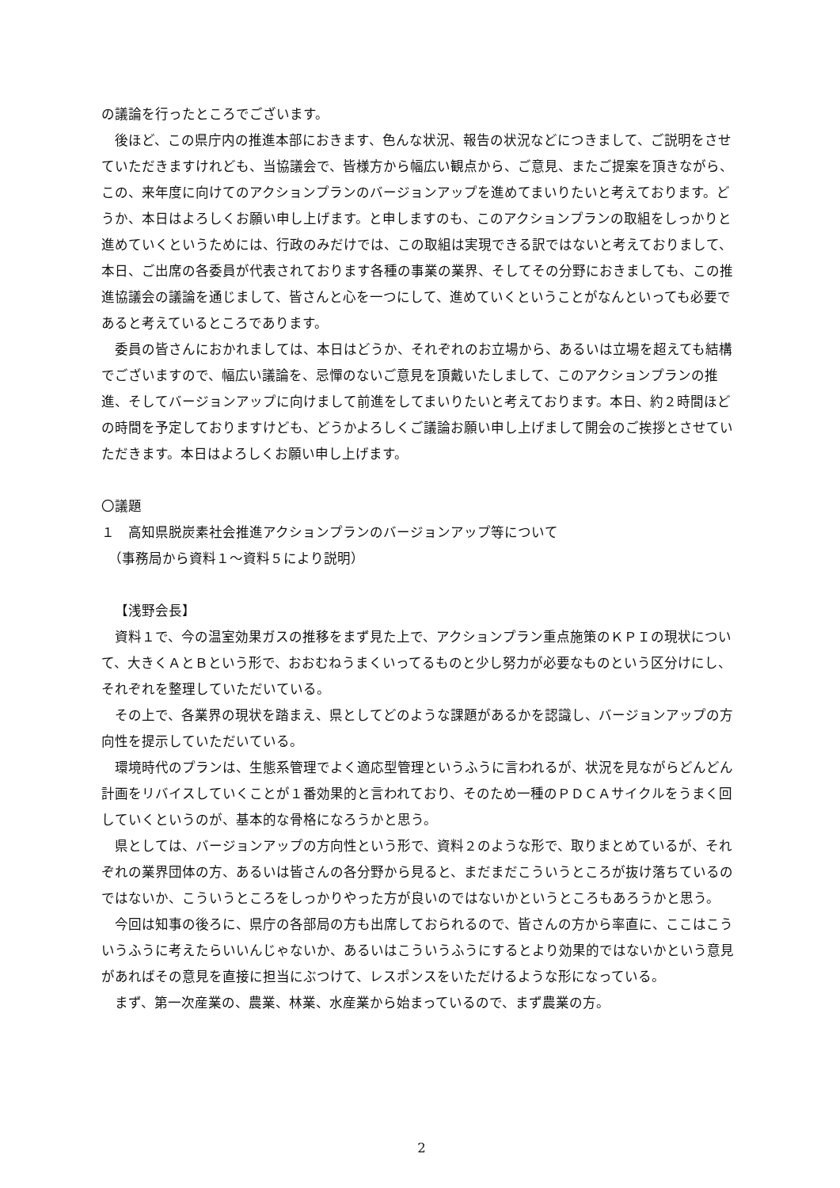の議論を行ったところでございます。
後ほど、この県庁内の推進本部におきます、色んな状況、報告の状況などにつきまして、ご説明をさせていただきますけれども、当協議会で、皆様方から幅広い観点から、ご意見、またご提案を頂きながら、この、来年度に向けてのアクションプランのバージョンアップを進めてまいりたいと考えております。どうか、本日はよろしくお願い申し上げます。と申しますのも、このアクションプランの取組をしっかりと進めていくというためには、行政のみだけでは、この取組は実現できる訳ではないと考えておりまして、本日、ご出席の各委員が代表されております各種の事業の業界、そしてその分野におきましても、この推進協議会の議論を通じまして、皆さんと心を一つにして、進めていくということがなんといっても必要であると考えているところであります。
委員の皆さんにおかれましては、本日はどうか、それぞれのお立場から、あるいは立場を超えても結構でございますので、幅広い議論を、忌憚のないご意見を頂戴いたしまして、このアクションプランの推進、そしてバージョンアップに向けまして前進をしてまいりたいと考えております。本日、約２時間ほどの時間を予定しておりますけども、どうかよろしくご議論お願い申し上げまして開会のご挨拶とさせていただきます。本日はよろしくお願い申し上げます。
〇議題
１　高知県脱炭素社会推進アクションプランのバージョンアップ等について
　（事務局から資料１～資料５により説明）
【浅野会長】
資料１で、今の温室効果ガスの推移をまず見た上で、アクションプラン重点施策のＫＰＩの現状について、大きくＡとＢという形で、おおむねうまくいってるものと少し努力が必要なものという区分けにし、それぞれを整理していただいている。
その上で、各業界の現状を踏まえ、県としてどのような課題があるかを認識し、バージョンアップの方向性を提示していただいている。
環境時代のプランは、生態系管理でよく適応型管理というふうに言われるが、状況を見ながらどんどん計画をリバイスしていくことが１番効果的と言われており、そのため一種のＰＤＣＡサイクルをうまく回していくというのが、基本的な骨格になろうかと思う。
県としては、バージョンアップの方向性という形で、資料２のような形で、取りまとめているが、それぞれの業界団体の方、あるいは皆さんの各分野から見ると、まだまだこういうところが抜け落ちているのではないか、こういうところをしっかりやった方が良いのではないかというところもあろうかと思う。
今回は知事の後ろに、県庁の各部局の方も出席しておられるので、皆さんの方から率直に、ここはこういうふうに考えたらいいんじゃないか、あるいはこういうふうにするとより効果的ではないかという意見があればその意見を直接に担当にぶつけて、レスポンスをいただけるような形になっている。
まず、第一次産業の、農業、林業、水産業から始まっているので、まず農業の方。
2